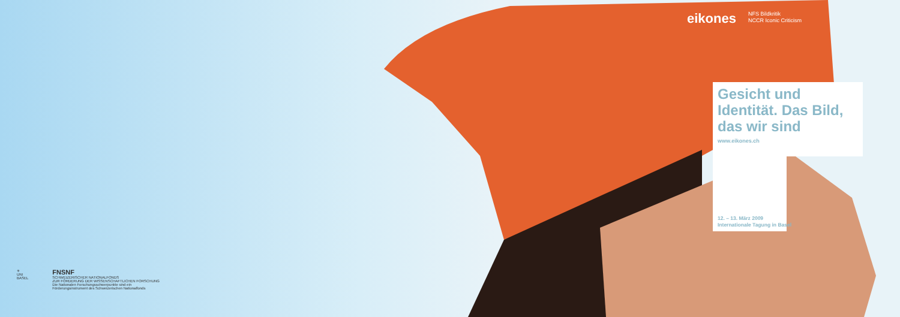eikones
NFS Bildkritik
NCCR Iconic Criticism
Gesicht und Identität. Das Bild, das wir sind
www.eikones.ch
12. – 13. März 2009
Internationale Tagung in Basel
✳
UNI
BASEL
FNSNF
SCHWEIZERISCHER NATIONALFONDS
ZUR FÖRDERUNG DER WISSENSCHAFTLICHEN FORSCHUNG
Die Nationalen Forschungsschwerpunkte sind ein
Förderungsinstrument des Schweizerischen Nationalfonds